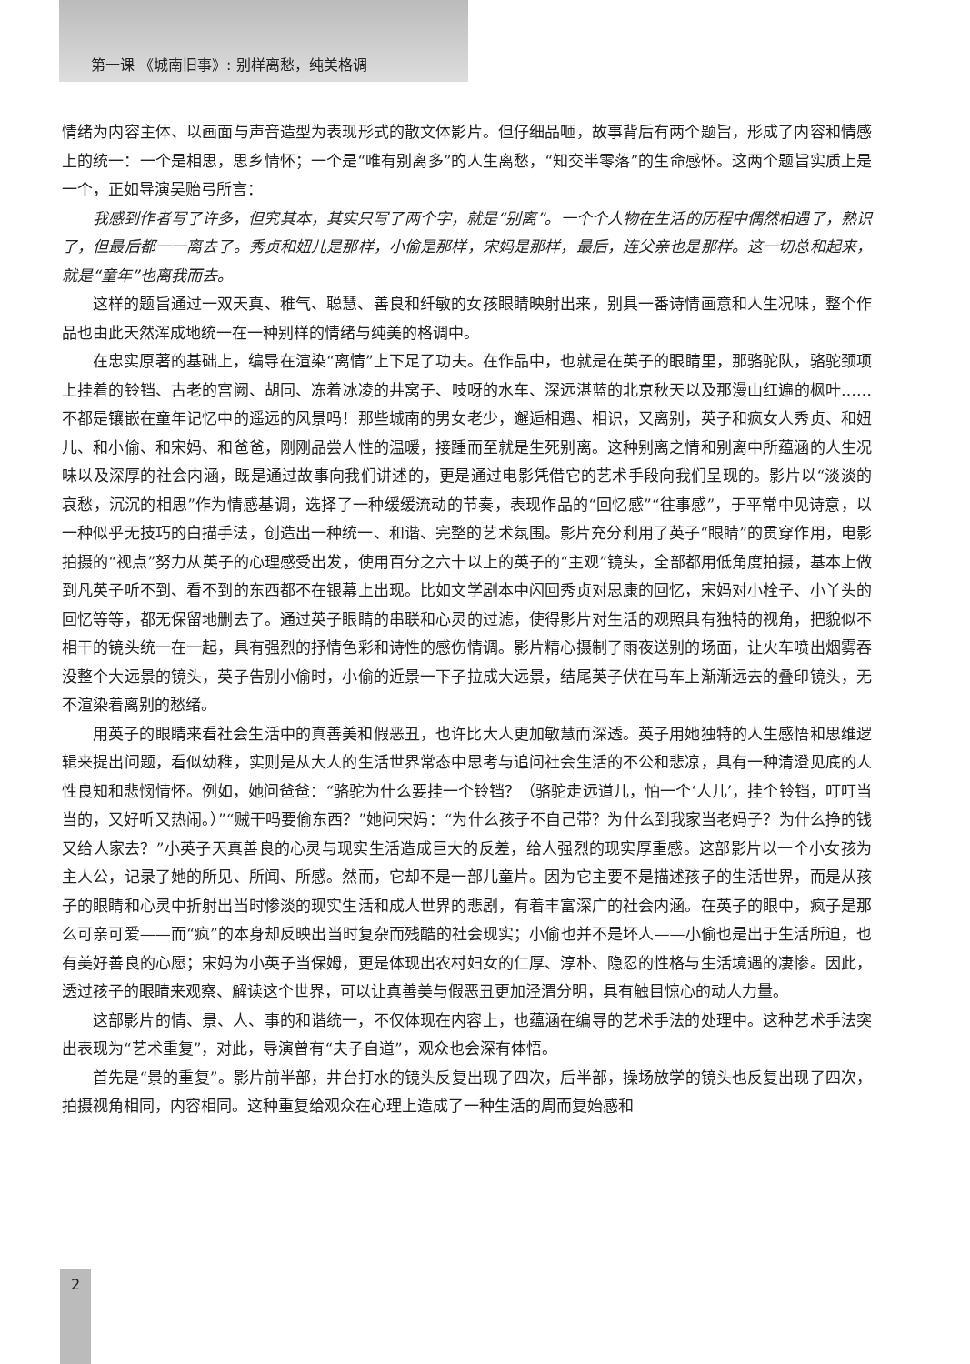第一课 《城南旧事》: 别样离愁，纯美格调
情绪为内容主体、以画面与声音造型为表现形式的散文体影片。但仔细品咂，故事背后有两个题旨，形成了内容和情感上的统一：一个是相思，思乡情怀；一个是“唯有别离多”的人生离愁，“知交半零落”的生命感怀。这两个题旨实质上是一个，正如导演吴贻弓所言：
我感到作者写了许多，但究其本，其实只写了两个字，就是“别离”。一个个人物在生活的历程中偶然相遇了，熟识了，但最后都一一离去了。秀贞和妞儿是那样，小偷是那样，宋妈是那样，最后，连父亲也是那样。这一切总和起来，就是“童年”也离我而去。
这样的题旨通过一双天真、稚气、聪慧、善良和纤敏的女孩眼睛映射出来，别具一番诗情画意和人生况味，整个作品也由此天然浑成地统一在一种别样的情绪与纯美的格调中。
在忠实原著的基础上，编导在渲染“离情”上下足了功夫。在作品中，也就是在英子的眼睛里，那骆驼队，骆驼颈项上挂着的铃铛、古老的宫阙、胡同、冻着冰凌的井窝子、吱呀的水车、深远湛蓝的北京秋天以及那漫山红遍的枫叶……不都是镶嵌在童年记忆中的遥远的风景吗！那些城南的男女老少，邂逅相遇、相识，又离别，英子和疯女人秀贞、和妞儿、和小偷、和宋妈、和爸爸，刚刚品尝人性的温暖，接踵而至就是生死别离。这种别离之情和别离中所蕴涵的人生况味以及深厚的社会内涵，既是通过故事向我们讲述的，更是通过电影凭借它的艺术手段向我们呈现的。影片以“淡淡的哀愁，沉沉的相思”作为情感基调，选择了一种缓缓流动的节奏，表现作品的“回忆感”“往事感”，于平常中见诗意，以一种似乎无技巧的白描手法，创造出一种统一、和谐、完整的艺术氛围。影片充分利用了英子“眼睛”的贯穿作用，电影拍摄的“视点”努力从英子的心理感受出发，使用百分之六十以上的英子的“主观”镜头，全部都用低角度拍摄，基本上做到凡英子听不到、看不到的东西都不在银幕上出现。比如文学剧本中闪回秀贞对思康的回忆，宋妈对小栓子、小丫头的回忆等等，都无保留地删去了。通过英子眼睛的串联和心灵的过滤，使得影片对生活的观照具有独特的视角，把貌似不相干的镜头统一在一起，具有强烈的抒情色彩和诗性的感伤情调。影片精心摄制了雨夜送别的场面，让火车喷出烟雾吞没整个大远景的镜头，英子告别小偷时，小偷的近景一下子拉成大远景，结尾英子伏在马车上渐渐远去的叠印镜头，无不渲染着离别的愁绪。
用英子的眼睛来看社会生活中的真善美和假恶丑，也许比大人更加敏慧而深透。英子用她独特的人生感悟和思维逻辑来提出问题，看似幼稚，实则是从大人的生活世界常态中思考与追问社会生活的不公和悲凉，具有一种清澄见底的人性良知和悲悯情怀。例如，她问爸爸：“骆驼为什么要挂一个铃铛？（骆驼走远道儿，怕一个‘人儿’，挂个铃铛，叮叮当当的，又好听又热闹。）”“贼干吗要偷东西？”她问宋妈：“为什么孩子不自己带？为什么到我家当老妈子？为什么挣的钱又给人家去？”小英子天真善良的心灵与现实生活造成巨大的反差，给人强烈的现实厚重感。这部影片以一个小女孩为主人公，记录了她的所见、所闻、所感。然而，它却不是一部儿童片。因为它主要不是描述孩子的生活世界，而是从孩子的眼睛和心灵中折射出当时惨淡的现实生活和成人世界的悲剧，有着丰富深广的社会内涵。在英子的眼中，疯子是那么可亲可爱——而“疯”的本身却反映出当时复杂而残酷的社会现实；小偷也并不是坏人——小偷也是出于生活所迫，也有美好善良的心愿；宋妈为小英子当保姆，更是体现出农村妇女的仁厚、淳朴、隐忍的性格与生活境遇的凄惨。因此，透过孩子的眼睛来观察、解读这个世界，可以让真善美与假恶丑更加泾渭分明，具有触目惊心的动人力量。
这部影片的情、景、人、事的和谐统一，不仅体现在内容上，也蕴涵在编导的艺术手法的处理中。这种艺术手法突出表现为“艺术重复”，对此，导演曾有“夫子自道”，观众也会深有体悟。
首先是“景的重复”。影片前半部，井台打水的镜头反复出现了四次，后半部，操场放学的镜头也反复出现了四次，拍摄视角相同，内容相同。这种重复给观众在心理上造成了一种生活的周而复始感和
2